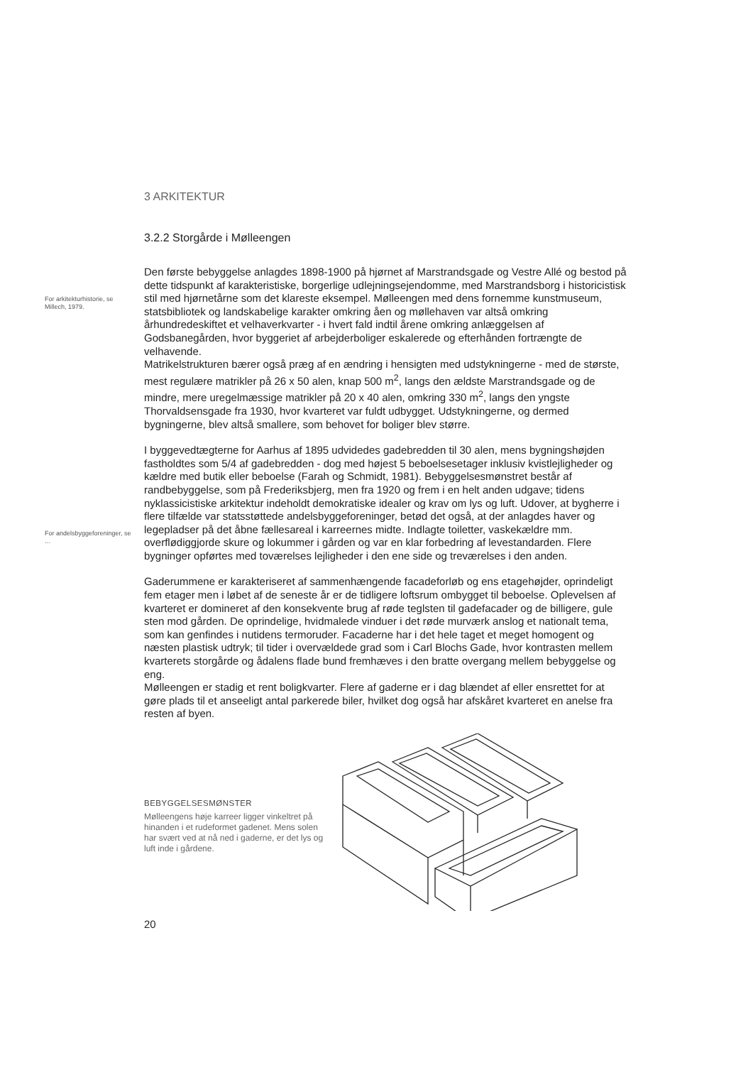3 ARKITEKTUR
3.2.2 Storgårde i Mølleengen
For arkitekturhistorie, se Millech, 1979.
Den første bebyggelse anlagdes 1898-1900 på hjørnet af Marstrandsgade og Vestre Allé og bestod på dette tidspunkt af karakteristiske, borgerlige udlejningsejendomme, med Marstrandsborg i historicistisk stil med hjørnetårne som det klareste eksempel. Mølleengen med dens fornemme kunstmuseum, statsbibliotek og landskabelige karakter omkring åen og møllehaven var altså omkring århundredeskiftet et velhaverkvarter - i hvert fald indtil årene omkring anlæggelsen af Godsbanegården, hvor byggeriet af arbejderboliger eskalerede og efterhånden fortrængte de velhavende.
Matrikelstrukturen bærer også præg af en ændring i hensigten med udstykningerne - med de største, mest regulære matrikler på 26 x 50 alen, knap 500 m<sup>2</sup>, langs den ældste Marstrandsgade og de mindre, mere uregelmæssige matrikler på 20 x 40 alen, omkring 330 m<sup>2</sup>, langs den yngste Thorvaldsensgade fra 1930, hvor kvarteret var fuldt udbygget. Udstykningerne, og dermed bygningerne, blev altså smallere, som behovet for boliger blev større.
For andelsbyggeforeninger, se ...
I byggevedtægterne for Aarhus af 1895 udvidedes gadebredden til 30 alen, mens bygningshøjden fastholdtes som 5/4 af gadebredden - dog med højest 5 beboelsesetager inklusiv kvistlejligheder og kældre med butik eller beboelse (Farah og Schmidt, 1981). Bebyggelsesmønstret består af randbebyggelse, som på Frederiksbjerg, men fra 1920 og frem i en helt anden udgave; tidens nyklassicistiske arkitektur indeholdt demokratiske idealer og krav om lys og luft. Udover, at bygherre i flere tilfælde var statsstøttede andelsbyggeforeninger, betød det også, at der anlagdes haver og legepladser på det åbne fællesareal i karreernes midte. Indlagte toiletter, vaskekældre mm. overflødiggjorde skure og lokummer i gården og var en klar forbedring af levestandarden. Flere bygninger opførtes med toværelses lejligheder i den ene side og treværelses i den anden.
Gaderummene er karakteriseret af sammenhængende facadeforløb og ens etagehøjder, oprindeligt fem etager men i løbet af de seneste år er de tidligere loftsrum ombygget til beboelse. Oplevelsen af kvarteret er domineret af den konsekvente brug af røde teglsten til gadefacader og de billigere, gule sten mod gården. De oprindelige, hvidmalede vinduer i det røde murværk anslog et nationalt tema, som kan genfindes i nutidens termoruder. Facaderne har i det hele taget et meget homogent og næsten plastisk udtryk; til tider i overvældede grad som i Carl Blochs Gade, hvor kontrasten mellem kvarterets storgårde og ådalens flade bund fremhæves i den bratte overgang mellem bebyggelse og eng.
Mølleengen er stadig et rent boligkvarter. Flere af gaderne er i dag blændet af eller ensrettet for at gøre plads til et anseeligt antal parkerede biler, hvilket dog også har afskåret kvarteret en anelse fra resten af byen.
BEBYGGELSESMØNSTER
Mølleengens høje karreer ligger vinkeltret på hinanden i et rudeformet gadenet. Mens solen har svært ved at nå ned i gaderne, er det lys og luft inde i gårdene.
20